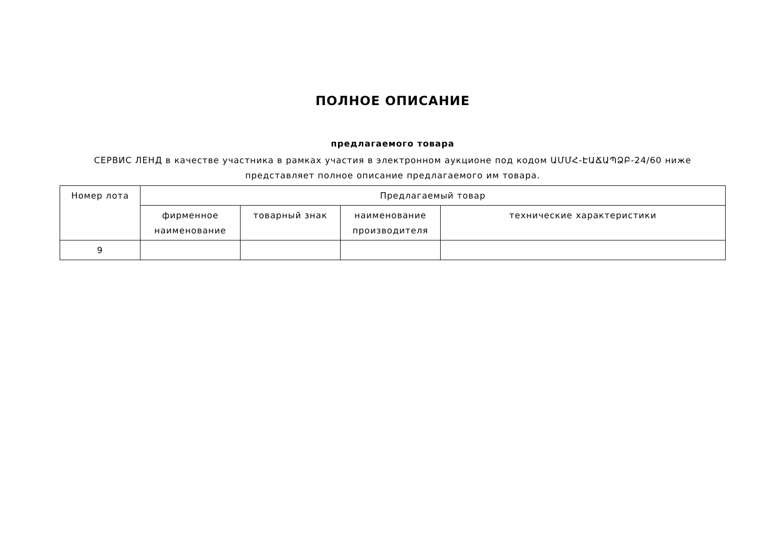ПОЛНОЕ ОПИСАНИЕ
предлагаемого товара
СЕРВИС ЛЕНД в качестве участника в рамках участия в электронном аукционе под кодом ԱՄՄՀ-ԷԱՃԱՊՁԲ-24/60 ниже представляет полное описание предлагаемого им товара.
| Номер лота | Предлагаемый товар | | | |
| --- | --- | --- | --- | --- |
| | фирменное наименование | товарный знак | наименование производителя | технические характеристики |
| 9 | | | | |